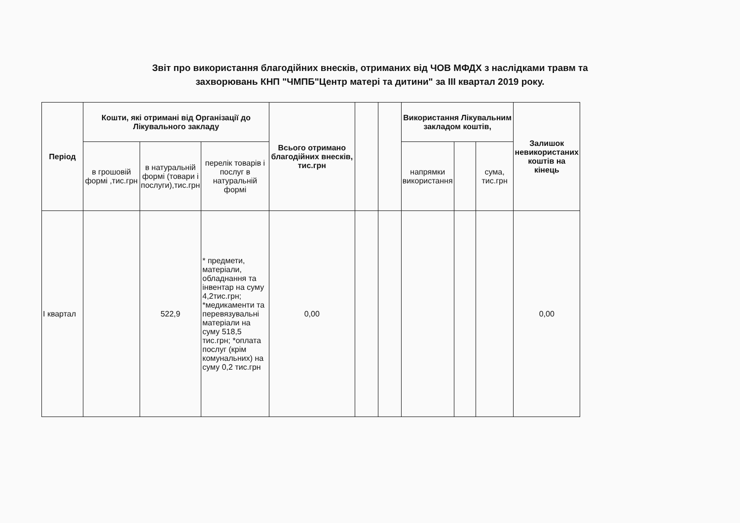Звіт про використання благодійних внесків, отриманих від ЧОВ МФДХ з наслідками травм та
захворювань КНП "ЧМПБ"Центр матері та дитини" за III квартал 2019 року.
| Період | Кошти, які отримані від Організації до Лікувального закладу | | | Всього отримано благодійних внесків, тис.грн | | | Використання Лікувальним закладом коштів, | | | Залишок невикористаних коштів на кінець |
| --- | --- | --- | --- | --- | --- | --- | --- | --- | --- | --- |
| | в грошовій формі ,тис.грн | в натуральній формі (товари і послуги),тис.грн | перелік товарів і послуг в натуральній формі | | | | напрямки використання | | сума, тис.грн | |
| І квартал | | 522,9 | * предмети, матеріали, обладнання та інвентар на суму 4,2тис.грн; *медикаменти та перевязувальні матеріали на суму 518,5 тис.грн; *оплата послуг (крім комунальних) на суму 0,2 тис.грн | 0,00 | | | | | | 0,00 |